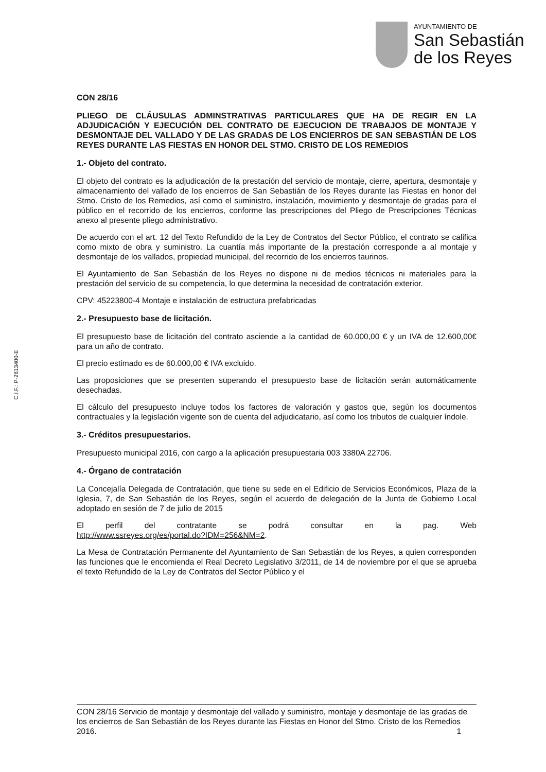AYUNTAMIENTO DE
San Sebastián
de los Reyes
C.I.F.: P-2813400-E
CON 28/16
PLIEGO DE CLÁUSULAS ADMINSTRATIVAS PARTICULARES QUE HA DE REGIR EN LA ADJUDICACIÓN Y EJECUCIÓN DEL CONTRATO DE EJECUCION DE TRABAJOS DE MONTAJE Y DESMONTAJE DEL VALLADO Y DE LAS GRADAS DE LOS ENCIERROS DE SAN SEBASTIÁN DE LOS REYES DURANTE LAS FIESTAS EN HONOR DEL STMO. CRISTO DE LOS REMEDIOS
1.- Objeto del contrato.
El objeto del contrato es la adjudicación de la prestación del servicio de montaje, cierre, apertura, desmontaje y almacenamiento del vallado de los encierros de San Sebastián de los Reyes durante las Fiestas en honor del Stmo. Cristo de los Remedios, así como el suministro, instalación, movimiento y desmontaje de gradas para el público en el recorrido de los encierros, conforme las prescripciones del Pliego de Prescripciones Técnicas anexo al presente pliego administrativo.
De acuerdo con el art. 12 del Texto Refundido de la Ley de Contratos del Sector Público, el contrato se califica como mixto de obra y suministro. La cuantía más importante de la prestación corresponde a al montaje y desmontaje de los vallados, propiedad municipal, del recorrido de los encierros taurinos.
El Ayuntamiento de San Sebastián de los Reyes no dispone ni de medios técnicos ni materiales para la prestación del servicio de su competencia, lo que determina la necesidad de contratación exterior.
CPV: 45223800-4 Montaje e instalación de estructura prefabricadas
2.- Presupuesto base de licitación.
El presupuesto base de licitación del contrato asciende a la cantidad de 60.000,00 € y un IVA de 12.600,00€ para un año de contrato.
El precio estimado es de 60.000,00 € IVA excluido.
Las proposiciones que se presenten superando el presupuesto base de licitación serán automáticamente desechadas.
El cálculo del presupuesto incluye todos los factores de valoración y gastos que, según los documentos contractuales y la legislación vigente son de cuenta del adjudicatario, así como los tributos de cualquier índole.
3.- Créditos presupuestarios.
Presupuesto municipal 2016, con cargo a la aplicación presupuestaria 003 3380A 22706.
4.- Órgano de contratación
La Concejalía Delegada de Contratación, que tiene su sede en el Edificio de Servicios Económicos, Plaza de la Iglesia, 7, de San Sebastián de los Reyes, según el acuerdo de delegación de la Junta de Gobierno Local adoptado en sesión de 7 de julio de 2015
El perfil del contratante se podrá consultar en la pag. Web
http://www.ssreyes.org/es/portal.do?IDM=256&NM=2.
La Mesa de Contratación Permanente del Ayuntamiento de San Sebastián de los Reyes, a quien corresponden las funciones que le encomienda el Real Decreto Legislativo 3/2011, de 14 de noviembre por el que se aprueba el texto Refundido de la Ley de Contratos del Sector Público y el
CON 28/16 Servicio de montaje y desmontaje del vallado y suministro, montaje y desmontaje de las gradas de los encierros de San Sebastián de los Reyes durante las Fiestas en Honor del Stmo. Cristo de los Remedios 2016. 1